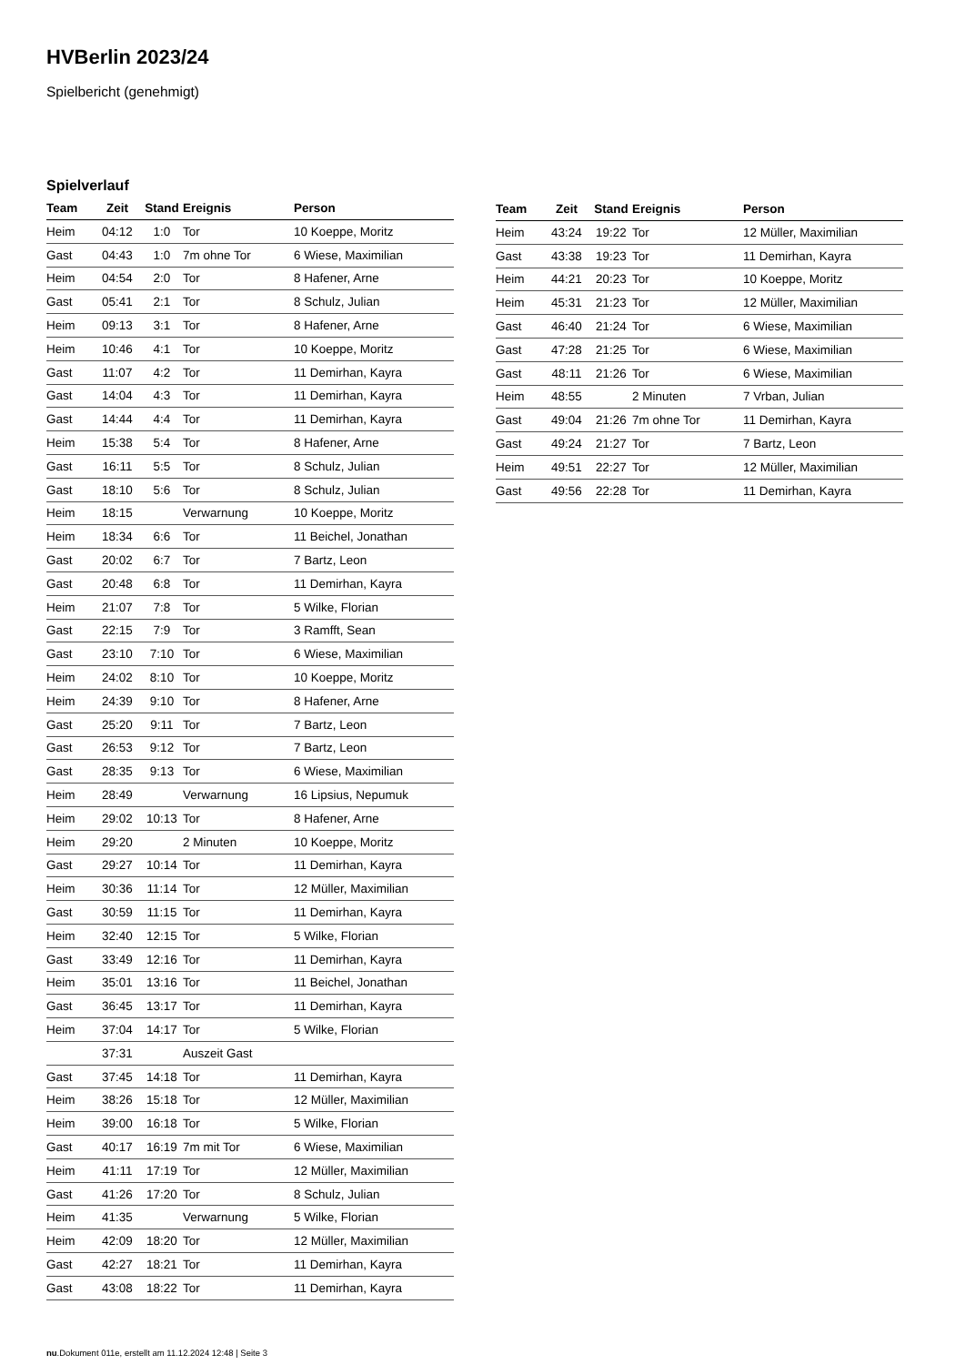HVBerlin 2023/24
Spielbericht (genehmigt)
Spielverlauf
| Team | Zeit | Stand | Ereignis | Person |
| --- | --- | --- | --- | --- |
| Heim | 04:12 | 1:0 | Tor | 10 Koeppe, Moritz |
| Gast | 04:43 | 1:0 | 7m ohne Tor | 6 Wiese, Maximilian |
| Heim | 04:54 | 2:0 | Tor | 8 Hafener, Arne |
| Gast | 05:41 | 2:1 | Tor | 8 Schulz, Julian |
| Heim | 09:13 | 3:1 | Tor | 8 Hafener, Arne |
| Heim | 10:46 | 4:1 | Tor | 10 Koeppe, Moritz |
| Gast | 11:07 | 4:2 | Tor | 11 Demirhan, Kayra |
| Gast | 14:04 | 4:3 | Tor | 11 Demirhan, Kayra |
| Gast | 14:44 | 4:4 | Tor | 11 Demirhan, Kayra |
| Heim | 15:38 | 5:4 | Tor | 8 Hafener, Arne |
| Gast | 16:11 | 5:5 | Tor | 8 Schulz, Julian |
| Gast | 18:10 | 5:6 | Tor | 8 Schulz, Julian |
| Heim | 18:15 | | Verwarnung | 10 Koeppe, Moritz |
| Heim | 18:34 | 6:6 | Tor | 11 Beichel, Jonathan |
| Gast | 20:02 | 6:7 | Tor | 7 Bartz, Leon |
| Gast | 20:48 | 6:8 | Tor | 11 Demirhan, Kayra |
| Heim | 21:07 | 7:8 | Tor | 5 Wilke, Florian |
| Gast | 22:15 | 7:9 | Tor | 3 Ramfft, Sean |
| Gast | 23:10 | 7:10 | Tor | 6 Wiese, Maximilian |
| Heim | 24:02 | 8:10 | Tor | 10 Koeppe, Moritz |
| Heim | 24:39 | 9:10 | Tor | 8 Hafener, Arne |
| Gast | 25:20 | 9:11 | Tor | 7 Bartz, Leon |
| Gast | 26:53 | 9:12 | Tor | 7 Bartz, Leon |
| Gast | 28:35 | 9:13 | Tor | 6 Wiese, Maximilian |
| Heim | 28:49 | | Verwarnung | 16 Lipsius, Nepumuk |
| Heim | 29:02 | 10:13 | Tor | 8 Hafener, Arne |
| Heim | 29:20 | | 2 Minuten | 10 Koeppe, Moritz |
| Gast | 29:27 | 10:14 | Tor | 11 Demirhan, Kayra |
| Heim | 30:36 | 11:14 | Tor | 12 Müller, Maximilian |
| Gast | 30:59 | 11:15 | Tor | 11 Demirhan, Kayra |
| Heim | 32:40 | 12:15 | Tor | 5 Wilke, Florian |
| Gast | 33:49 | 12:16 | Tor | 11 Demirhan, Kayra |
| Heim | 35:01 | 13:16 | Tor | 11 Beichel, Jonathan |
| Gast | 36:45 | 13:17 | Tor | 11 Demirhan, Kayra |
| Heim | 37:04 | 14:17 | Tor | 5 Wilke, Florian |
| | 37:31 | | Auszeit Gast | |
| Gast | 37:45 | 14:18 | Tor | 11 Demirhan, Kayra |
| Heim | 38:26 | 15:18 | Tor | 12 Müller, Maximilian |
| Heim | 39:00 | 16:18 | Tor | 5 Wilke, Florian |
| Gast | 40:17 | 16:19 | 7m mit Tor | 6 Wiese, Maximilian |
| Heim | 41:11 | 17:19 | Tor | 12 Müller, Maximilian |
| Gast | 41:26 | 17:20 | Tor | 8 Schulz, Julian |
| Heim | 41:35 | | Verwarnung | 5 Wilke, Florian |
| Heim | 42:09 | 18:20 | Tor | 12 Müller, Maximilian |
| Gast | 42:27 | 18:21 | Tor | 11 Demirhan, Kayra |
| Gast | 43:08 | 18:22 | Tor | 11 Demirhan, Kayra |
| Team | Zeit | Stand | Ereignis | Person |
| --- | --- | --- | --- | --- |
| Heim | 43:24 | 19:22 | Tor | 12 Müller, Maximilian |
| Gast | 43:38 | 19:23 | Tor | 11 Demirhan, Kayra |
| Heim | 44:21 | 20:23 | Tor | 10 Koeppe, Moritz |
| Heim | 45:31 | 21:23 | Tor | 12 Müller, Maximilian |
| Gast | 46:40 | 21:24 | Tor | 6 Wiese, Maximilian |
| Gast | 47:28 | 21:25 | Tor | 6 Wiese, Maximilian |
| Gast | 48:11 | 21:26 | Tor | 6 Wiese, Maximilian |
| Heim | 48:55 | | 2 Minuten | 7 Vrban, Julian |
| Gast | 49:04 | 21:26 | 7m ohne Tor | 11 Demirhan, Kayra |
| Gast | 49:24 | 21:27 | Tor | 7 Bartz, Leon |
| Heim | 49:51 | 22:27 | Tor | 12 Müller, Maximilian |
| Gast | 49:56 | 22:28 | Tor | 11 Demirhan, Kayra |
nu.Dokument 011e, erstellt am 11.12.2024 12:48 | Seite 3